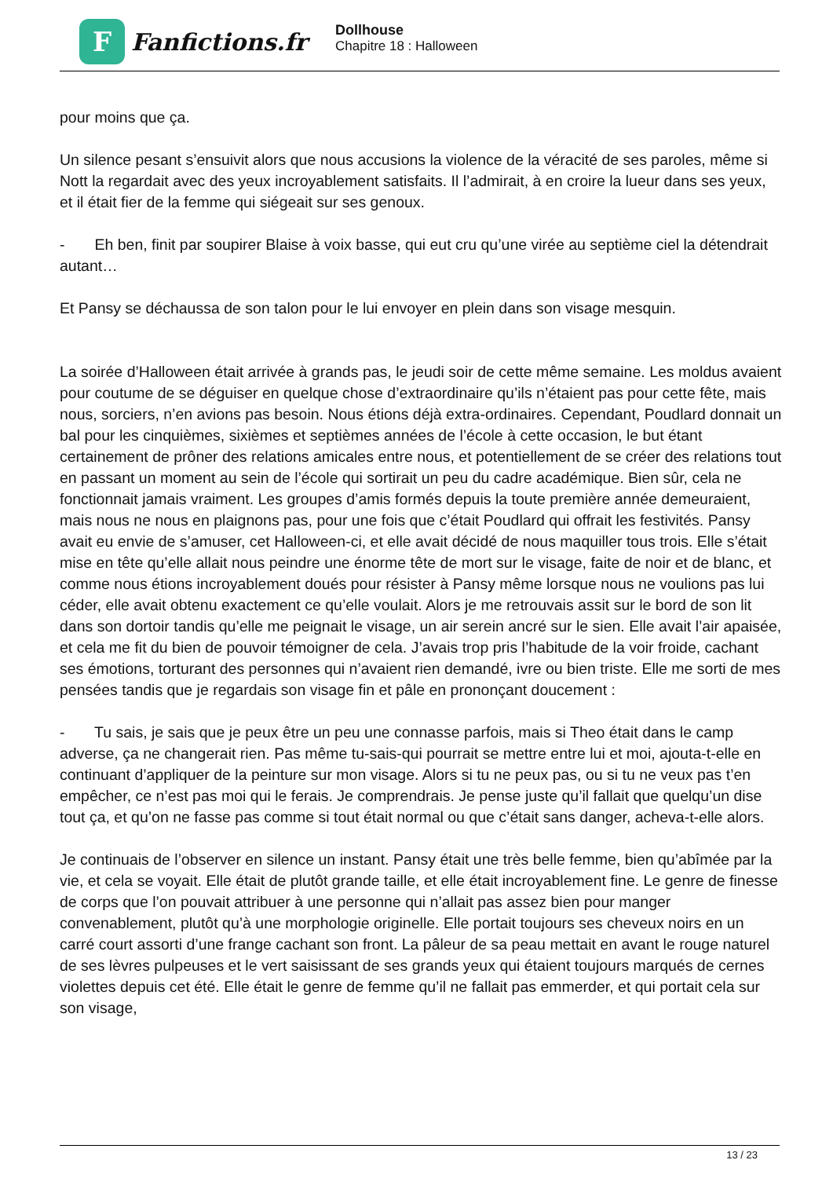F
Fanfictions.fr
Dollhouse
Chapitre 18 : Halloween
pour moins que ça.
Un silence pesant s’ensuivit alors que nous accusions la violence de la véracité de ses paroles, même si Nott la regardait avec des yeux incroyablement satisfaits. Il l’admirait, à en croire la lueur dans ses yeux, et il était fier de la femme qui siégeait sur ses genoux.
- Eh ben, finit par soupirer Blaise à voix basse, qui eut cru qu’une virée au septième ciel la détendrait autant…
Et Pansy se déchaussa de son talon pour le lui envoyer en plein dans son visage mesquin.
La soirée d’Halloween était arrivée à grands pas, le jeudi soir de cette même semaine. Les moldus avaient pour coutume de se déguiser en quelque chose d’extraordinaire qu’ils n’étaient pas pour cette fête, mais nous, sorciers, n’en avions pas besoin. Nous étions déjà extra-ordinaires. Cependant, Poudlard donnait un bal pour les cinquièmes, sixièmes et septièmes années de l’école à cette occasion, le but étant certainement de prôner des relations amicales entre nous, et potentiellement de se créer des relations tout en passant un moment au sein de l’école qui sortirait un peu du cadre académique. Bien sûr, cela ne fonctionnait jamais vraiment. Les groupes d’amis formés depuis la toute première année demeuraient, mais nous ne nous en plaignons pas, pour une fois que c’était Poudlard qui offrait les festivités. Pansy avait eu envie de s’amuser, cet Halloween-ci, et elle avait décidé de nous maquiller tous trois. Elle s’était mise en tête qu’elle allait nous peindre une énorme tête de mort sur le visage, faite de noir et de blanc, et comme nous étions incroyablement doués pour résister à Pansy même lorsque nous ne voulions pas lui céder, elle avait obtenu exactement ce qu’elle voulait. Alors je me retrouvais assit sur le bord de son lit dans son dortoir tandis qu’elle me peignait le visage, un air serein ancré sur le sien. Elle avait l’air apaisée, et cela me fit du bien de pouvoir témoigner de cela. J’avais trop pris l’habitude de la voir froide, cachant ses émotions, torturant des personnes qui n’avaient rien demandé, ivre ou bien triste. Elle me sorti de mes pensées tandis que je regardais son visage fin et pâle en prononçant doucement :
- Tu sais, je sais que je peux être un peu une connasse parfois, mais si Theo était dans le camp adverse, ça ne changerait rien. Pas même tu-sais-qui pourrait se mettre entre lui et moi, ajouta-t-elle en continuant d’appliquer de la peinture sur mon visage. Alors si tu ne peux pas, ou si tu ne veux pas t’en empêcher, ce n’est pas moi qui le ferais. Je comprendrais. Je pense juste qu’il fallait que quelqu’un dise tout ça, et qu’on ne fasse pas comme si tout était normal ou que c’était sans danger, acheva-t-elle alors.
Je continuais de l’observer en silence un instant. Pansy était une très belle femme, bien qu’abîmée par la vie, et cela se voyait. Elle était de plutôt grande taille, et elle était incroyablement fine. Le genre de finesse de corps que l’on pouvait attribuer à une personne qui n’allait pas assez bien pour manger convenablement, plutôt qu’à une morphologie originelle. Elle portait toujours ses cheveux noirs en un carré court assorti d’une frange cachant son front. La pâleur de sa peau mettait en avant le rouge naturel de ses lèvres pulpeuses et le vert saisissant de ses grands yeux qui étaient toujours marqués de cernes violettes depuis cet été. Elle était le genre de femme qu’il ne fallait pas emmerder, et qui portait cela sur son visage,
13 / 23